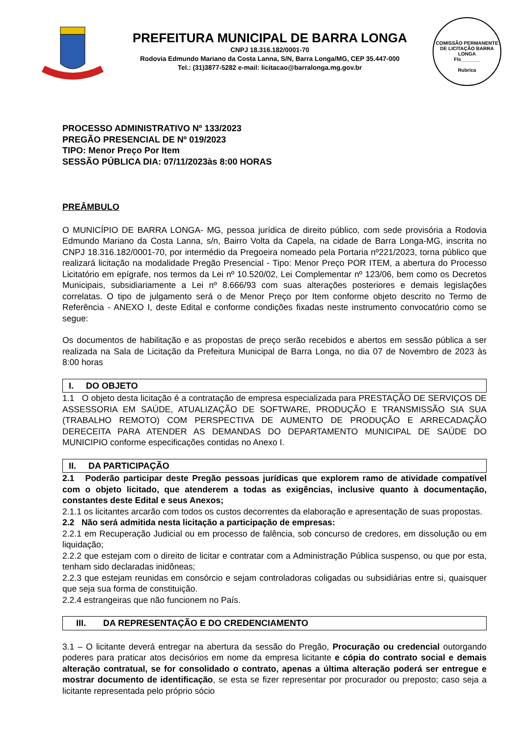PREFEITURA MUNICIPAL DE BARRA LONGA
CNPJ 18.316.182/0001-70
Rodovia Edmundo Mariano da Costa Lanna, S/N, Barra Longa/MG, CEP 35.447-000
Tel.: (31)3877-5282 e-mail: licitacao@barralonga.mg.gov.br
COMISSÃO PERMANENTE DE LICITAÇÃO BARRA LONGA
Fls_______
Rubrica
PROCESSO ADMINISTRATIVO Nº 133/2023
PREGÃO PRESENCIAL DE Nº 019/2023
TIPO: Menor Preço Por Item
SESSÃO PÚBLICA DIA: 07/11/2023às 8:00 HORAS
PREÂMBULO
O MUNICÍPIO DE BARRA LONGA- MG, pessoa jurídica de direito público, com sede provisória a Rodovia Edmundo Mariano da Costa Lanna, s/n, Bairro Volta da Capela, na cidade de Barra Longa-MG, inscrita no CNPJ 18.316.182/0001-70, por intermédio da Pregoeira nomeado pela Portaria nº221/2023, torna público que realizará licitação na modalidade Pregão Presencial - Tipo: Menor Preço POR ITEM, a abertura do Processo Licitatório em epígrafe, nos termos da Lei nº 10.520/02, Lei Complementar nº 123/06, bem como os Decretos Municipais, subsidiariamente a Lei nº 8.666/93 com suas alterações posteriores e demais legislações correlatas. O tipo de julgamento será o de Menor Preço por Item conforme objeto descrito no Termo de Referência - ANEXO I, deste Edital e conforme condições fixadas neste instrumento convocatório como se segue:
Os documentos de habilitação e as propostas de preço serão recebidos e abertos em sessão pública a ser realizada na Sala de Licitação da Prefeitura Municipal de Barra Longa, no dia 07 de Novembro de 2023 às 8:00 horas
I. DO OBJETO
1.1 O objeto desta licitação é a contratação de empresa especializada para PRESTAÇÃO DE SERVIÇOS DE ASSESSORIA EM SAÚDE, ATUALIZAÇÃO DE SOFTWARE, PRODUÇÃO E TRANSMISSÃO SIA SUA (TRABALHO REMOTO) COM PERSPECTIVA DE AUMENTO DE PRODUÇÃO E ARRECADAÇÃO DERECEITA PARA ATENDER AS DEMANDAS DO DEPARTAMENTO MUNICIPAL DE SAÚDE DO MUNICIPIO conforme especificações contidas no Anexo I.
II. DA PARTICIPAÇÃO
2.1 Poderão participar deste Pregão pessoas jurídicas que explorem ramo de atividade compatível com o objeto licitado, que atenderem a todas as exigências, inclusive quanto à documentação, constantes deste Edital e seus Anexos;
2.1.1 os licitantes arcarão com todos os custos decorrentes da elaboração e apresentação de suas propostas.
2.2 Não será admitida nesta licitação a participação de empresas:
2.2.1 em Recuperação Judicial ou em processo de falência, sob concurso de credores, em dissolução ou em liquidação;
2.2.2 que estejam com o direito de licitar e contratar com a Administração Pública suspenso, ou que por esta, tenham sido declaradas inidôneas;
2.2.3 que estejam reunidas em consórcio e sejam controladoras coligadas ou subsidiárias entre si, quaisquer que seja sua forma de constituição.
2.2.4 estrangeiras que não funcionem no País.
III. DA REPRESENTAÇÃO E DO CREDENCIAMENTO
3.1 – O licitante deverá entregar na abertura da sessão do Pregão, Procuração ou credencial outorgando poderes para praticar atos decisórios em nome da empresa licitante e cópia do contrato social e demais alteração contratual, se for consolidado o contrato, apenas a última alteração poderá ser entregue e mostrar documento de identificação, se esta se fizer representar por procurador ou preposto; caso seja a licitante representada pelo próprio sócio